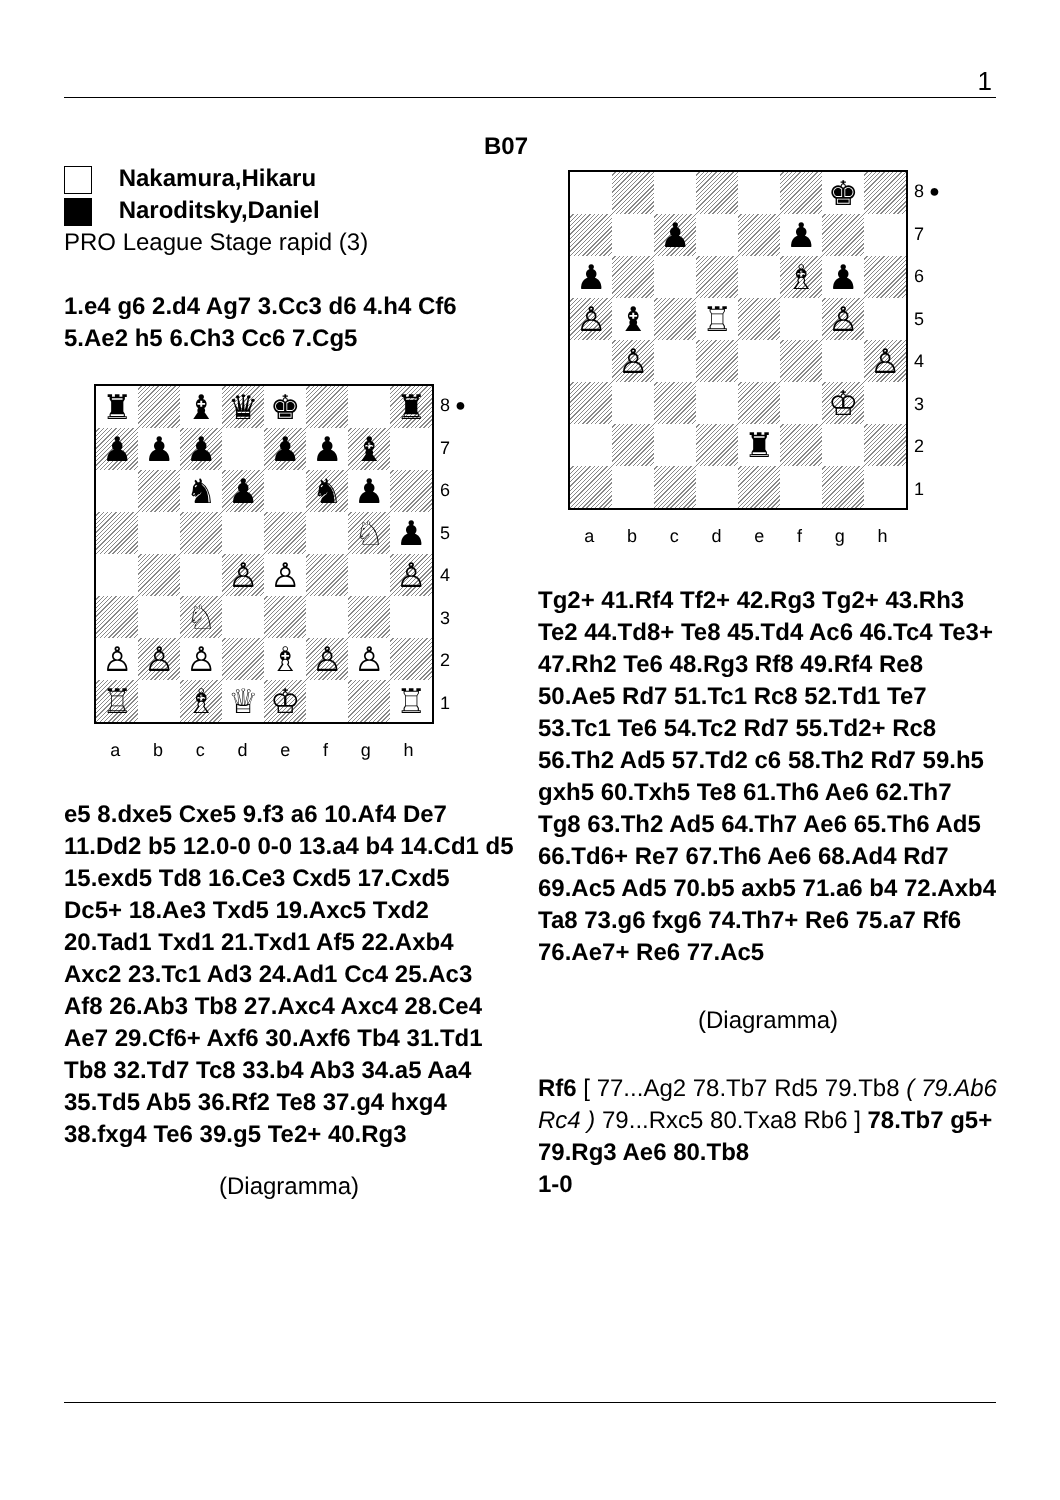1
B07
Nakamura,Hikaru
Naroditsky,Daniel
PRO League Stage rapid (3)
1.e4 g6 2.d4 Ag7 3.Cc3 d6 4.h4 Cf6 5.Ae2 h5 6.Ch3 Cc6 7.Cg5
♜
♝
♛
♚
♜
♟
♟
♟
♟
♟
♝
♞
♟
♞
♟
♘
♟
♙
♙
♙
♘
♙
♙
♙
♗
♙
♙
♖
♗
♕
♔
♖
8 ●
7654321
abcdefgh
e5 8.dxe5 Cxe5 9.f3 a6 10.Af4 De7 11.Dd2 b5 12.0-0 0-0 13.a4 b4 14.Cd1 d5 15.exd5 Td8 16.Ce3 Cxd5 17.Cxd5 Dc5+ 18.Ae3 Txd5 19.Axc5 Txd2 20.Tad1 Txd1 21.Txd1 Af5 22.Axb4 Axc2 23.Tc1 Ad3 24.Ad1 Cc4 25.Ac3 Af8 26.Ab3 Tb8 27.Axc4 Axc4 28.Ce4 Ae7 29.Cf6+ Axf6 30.Axf6 Tb4 31.Td1 Tb8 32.Td7 Tc8 33.b4 Ab3 34.a5 Aa4 35.Td5 Ab5 36.Rf2 Te8 37.g4 hxg4 38.fxg4 Te6 39.g5 Te2+ 40.Rg3
(Diagramma)
♚
♟
♟
♟
♗
♟
♙
♝
♖
♙
♙
♙
♔
♜
8 ●
7654321
abcdefgh
Tg2+ 41.Rf4 Tf2+ 42.Rg3 Tg2+ 43.Rh3 Te2 44.Td8+ Te8 45.Td4 Ac6 46.Tc4 Te3+ 47.Rh2 Te6 48.Rg3 Rf8 49.Rf4 Re8 50.Ae5 Rd7 51.Tc1 Rc8 52.Td1 Te7 53.Tc1 Te6 54.Tc2 Rd7 55.Td2+ Rc8 56.Th2 Ad5 57.Td2 c6 58.Th2 Rd7 59.h5 gxh5 60.Txh5 Te8 61.Th6 Ae6 62.Th7 Tg8 63.Th2 Ad5 64.Th7 Ae6 65.Th6 Ad5 66.Td6+ Re7 67.Th6 Ae6 68.Ad4 Rd7 69.Ac5 Ad5 70.b5 axb5 71.a6 b4 72.Axb4 Ta8 73.g6 fxg6 74.Th7+ Re6 75.a7 Rf6 76.Ae7+ Re6 77.Ac5
(Diagramma)
Rf6 [ 77...Ag2 78.Tb7 Rd5 79.Tb8 ( 79.Ab6 Rc4 ) 79...Rxc5 80.Txa8 Rb6 ] 78.Tb7 g5+ 79.Rg3 Ae6 80.Tb8
1-0